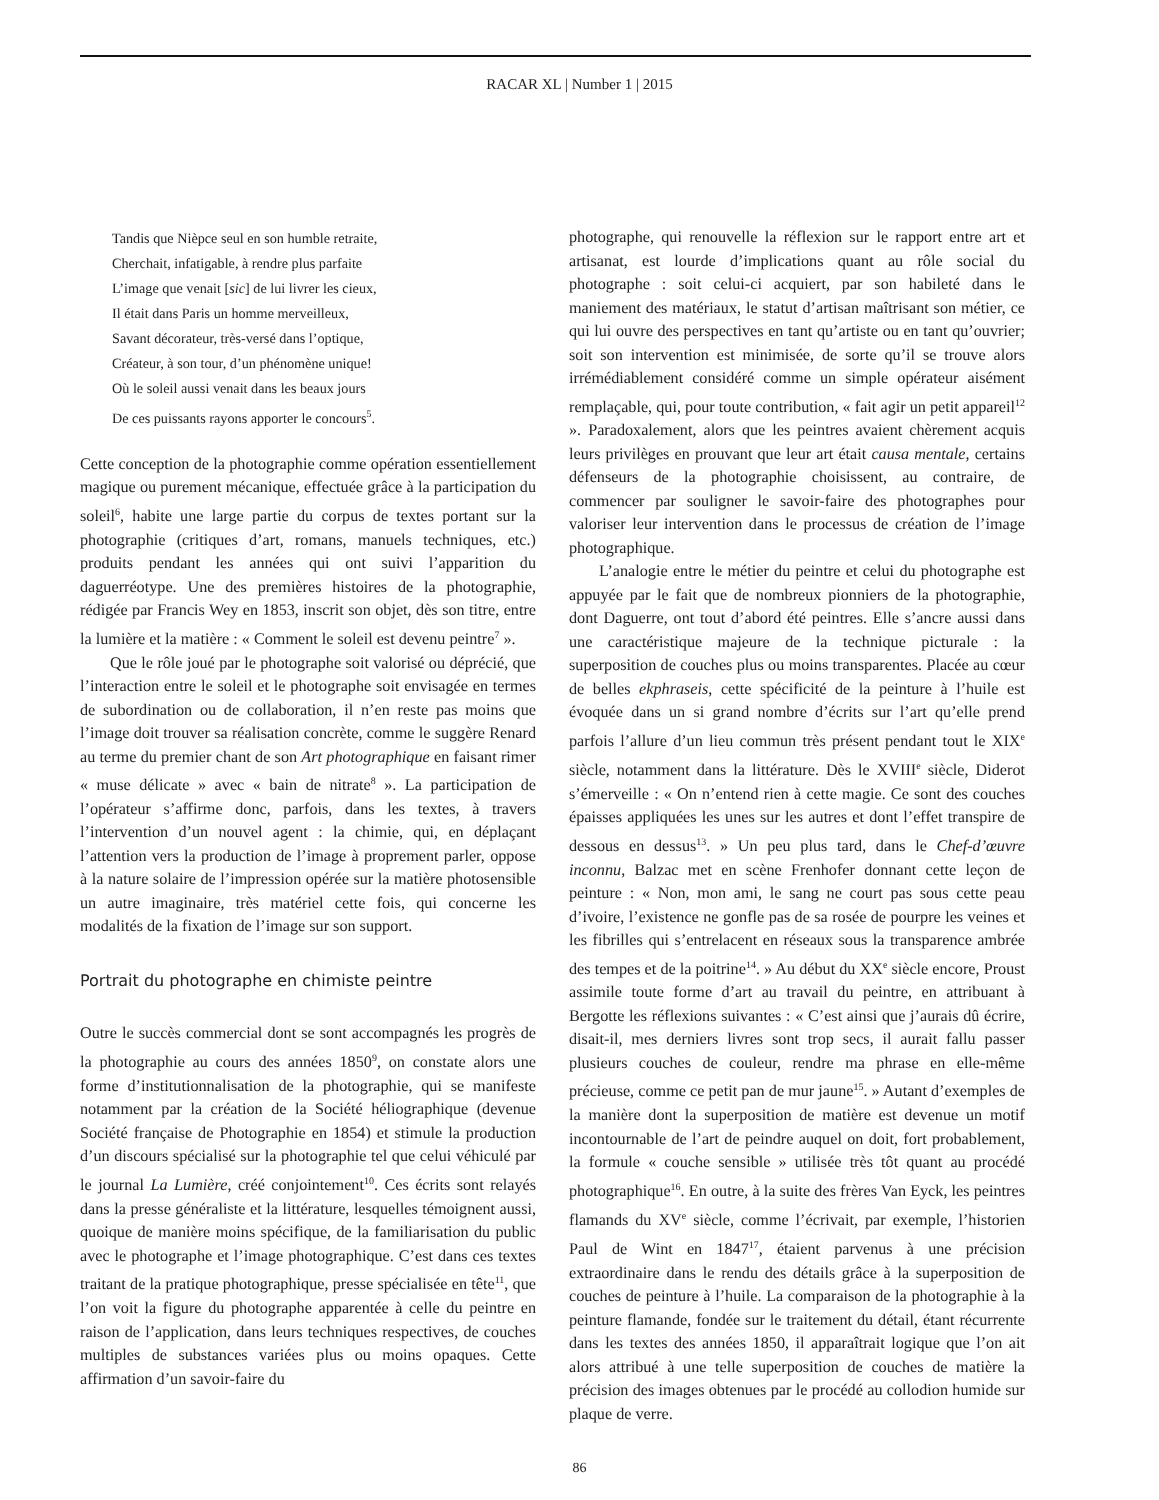RACAR XL | Number 1 | 2015
Tandis que Nièpce seul en son humble retraite,
Cherchait, infatigable, à rendre plus parfaite
L’image que venait [sic] de lui livrer les cieux,
Il était dans Paris un homme merveilleux,
Savant décorateur, très-versé dans l’optique,
Créateur, à son tour, d’un phénomène unique!
Où le soleil aussi venait dans les beaux jours
De ces puissants rayons apporter le concours<sup>5</sup>.
Cette conception de la photographie comme opération essentiellement magique ou purement mécanique, effectuée grâce à la participation du soleil<sup>6</sup>, habite une large partie du corpus de textes portant sur la photographie (critiques d’art, romans, manuels techniques, etc.) produits pendant les années qui ont suivi l’apparition du daguerréotype. Une des premières histoires de la photographie, rédigée par Francis Wey en 1853, inscrit son objet, dès son titre, entre la lumière et la matière : « Comment le soleil est devenu peintre<sup>7</sup> ».
Que le rôle joué par le photographe soit valorisé ou déprécié, que l’interaction entre le soleil et le photographe soit envisagée en termes de subordination ou de collaboration, il n’en reste pas moins que l’image doit trouver sa réalisation concrète, comme le suggère Renard au terme du premier chant de son Art photographique en faisant rimer « muse délicate » avec « bain de nitrate<sup>8</sup> ». La participation de l’opérateur s’affirme donc, parfois, dans les textes, à travers l’intervention d’un nouvel agent : la chimie, qui, en déplaçant l’attention vers la production de l’image à proprement parler, oppose à la nature solaire de l’impression opérée sur la matière photosensible un autre imaginaire, très matériel cette fois, qui concerne les modalités de la fixation de l’image sur son support.
Portrait du photographe en chimiste peintre
Outre le succès commercial dont se sont accompagnés les progrès de la photographie au cours des années 1850<sup>9</sup>, on constate alors une forme d’institutionnalisation de la photographie, qui se manifeste notamment par la création de la Société héliographique (devenue Société française de Photographie en 1854) et stimule la production d’un discours spécialisé sur la photographie tel que celui véhiculé par le journal La Lumière, créé conjointement<sup>10</sup>. Ces écrits sont relayés dans la presse généraliste et la littérature, lesquelles témoignent aussi, quoique de manière moins spécifique, de la familiarisation du public avec le photographe et l’image photographique. C’est dans ces textes traitant de la pratique photographique, presse spécialisée en tête<sup>11</sup>, que l’on voit la figure du photographe apparentée à celle du peintre en raison de l’application, dans leurs techniques respectives, de couches multiples de substances variées plus ou moins opaques. Cette affirmation d’un savoir-faire du
photographe, qui renouvelle la réflexion sur le rapport entre art et artisanat, est lourde d’implications quant au rôle social du photographe : soit celui-ci acquiert, par son habileté dans le maniement des matériaux, le statut d’artisan maîtrisant son métier, ce qui lui ouvre des perspectives en tant qu’artiste ou en tant qu’ouvrier; soit son intervention est minimisée, de sorte qu’il se trouve alors irrémédiablement considéré comme un simple opérateur aisément remplaçable, qui, pour toute contribution, « fait agir un petit appareil<sup>12</sup> ». Paradoxalement, alors que les peintres avaient chèrement acquis leurs privilèges en prouvant que leur art était causa mentale, certains défenseurs de la photographie choisissent, au contraire, de commencer par souligner le savoir-faire des photographes pour valoriser leur intervention dans le processus de création de l’image photographique.
L’analogie entre le métier du peintre et celui du photographe est appuyée par le fait que de nombreux pionniers de la photographie, dont Daguerre, ont tout d’abord été peintres. Elle s’ancre aussi dans une caractéristique majeure de la technique picturale : la superposition de couches plus ou moins transparentes. Placée au cœur de belles ekphraseis, cette spécificité de la peinture à l’huile est évoquée dans un si grand nombre d’écrits sur l’art qu’elle prend parfois l’allure d’un lieu commun très présent pendant tout le XIX<sup>e</sup> siècle, notamment dans la littérature. Dès le XVIII<sup>e</sup> siècle, Diderot s’émerveille : « On n’entend rien à cette magie. Ce sont des couches épaisses appliquées les unes sur les autres et dont l’effet transpire de dessous en dessus<sup>13</sup>. » Un peu plus tard, dans le Chef-d’œuvre inconnu, Balzac met en scène Frenhofer donnant cette leçon de peinture : « Non, mon ami, le sang ne court pas sous cette peau d’ivoire, l’existence ne gonfle pas de sa rosée de pourpre les veines et les fibrilles qui s’entrelacent en réseaux sous la transparence ambrée des tempes et de la poitrine<sup>14</sup>. » Au début du XX<sup>e</sup> siècle encore, Proust assimile toute forme d’art au travail du peintre, en attribuant à Bergotte les réflexions suivantes : « C’est ainsi que j’aurais dû écrire, disait-il, mes derniers livres sont trop secs, il aurait fallu passer plusieurs couches de couleur, rendre ma phrase en elle-même précieuse, comme ce petit pan de mur jaune<sup>15</sup>. » Autant d’exemples de la manière dont la superposition de matière est devenue un motif incontournable de l’art de peindre auquel on doit, fort probablement, la formule « couche sensible » utilisée très tôt quant au procédé photographique<sup>16</sup>. En outre, à la suite des frères Van Eyck, les peintres flamands du XV<sup>e</sup> siècle, comme l’écrivait, par exemple, l’historien Paul de Wint en 1847<sup>17</sup>, étaient parvenus à une précision extraordinaire dans le rendu des détails grâce à la superposition de couches de peinture à l’huile. La comparaison de la photographie à la peinture flamande, fondée sur le traitement du détail, étant récurrente dans les textes des années 1850, il apparaîtrait logique que l’on ait alors attribué à une telle superposition de couches de matière la précision des images obtenues par le procédé au collodion humide sur plaque de verre.
86